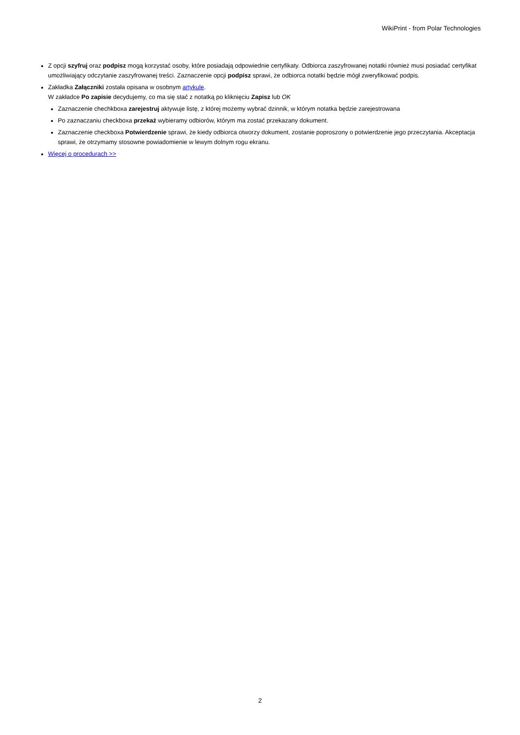WikiPrint - from Polar Technologies
Z opcji szyfruj oraz podpisz mogą korzystać osoby, które posiadają odpowiednie certyfikaty. Odbiorca zaszyfrowanej notatki również musi posiadać certyfikat umożliwiający odczytanie zaszyfrowanej treści. Zaznaczenie opcji podpisz sprawi, że odbiorca notatki będzie mógł zweryfikować podpis.
Zakładka Załączniki została opisana w osobnym artykule.
W zakładce Po zapisie decydujemy, co ma się stać z notatką po kliknięciu Zapisz lub OK
Zaznaczenie chechkboxa zarejestruj aktywuje listę, z której możemy wybrać dzinnik, w którym notatka będzie zarejestrowana
Po zaznaczaniu checkboxa przekaż wybieramy odbiorów, którym ma zostać przekazany dokument.
Zaznaczenie checkboxa Potwierdzenie sprawi, że kiedy odbiorca otworzy dokument, zostanie poproszony o potwierdzenie jego przeczytania. Akceptacja sprawi, że otrzymamy stosowne powiadomienie w lewym dolnym rogu ekranu.
Więcej o procedurach >>
2